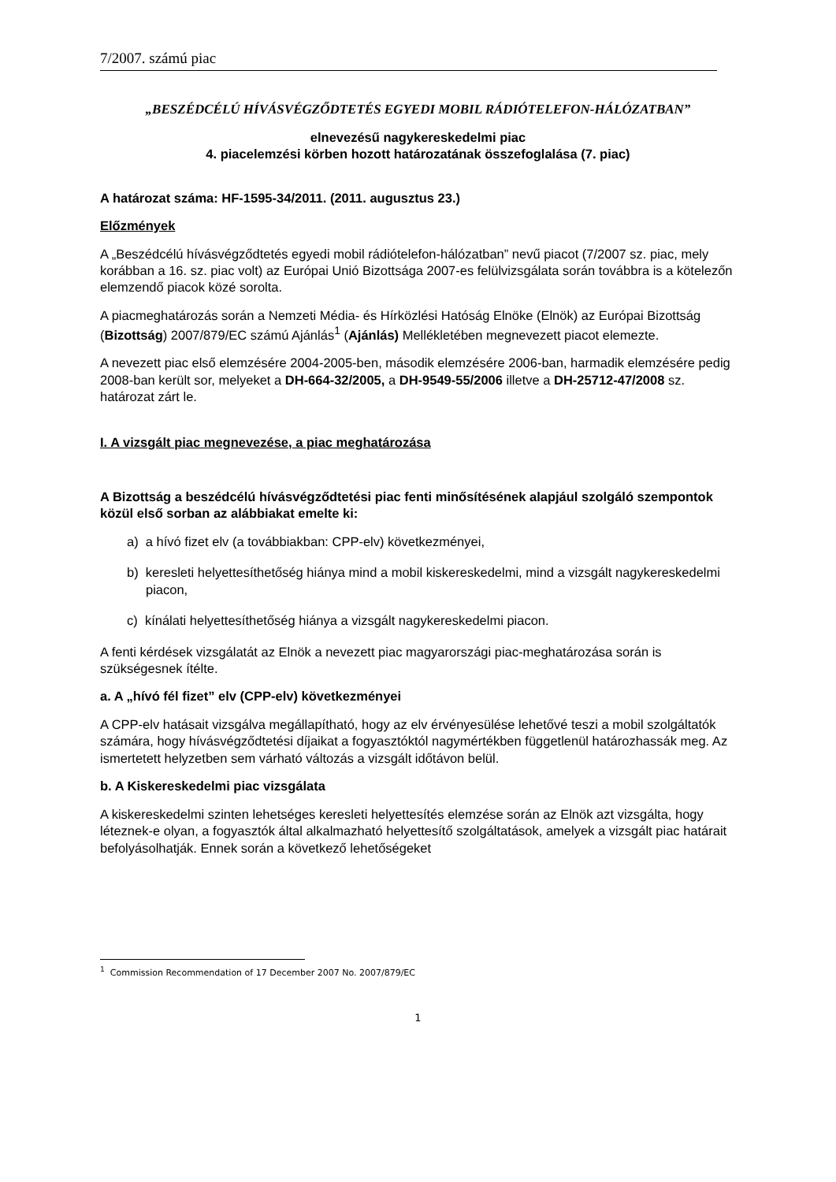7/2007. számú piac
„BESZÉDCÉLÚ HÍVÁSVÉGZŐDTETÉS EGYEDI MOBIL RÁDIÓTELEFON-HÁLÓZATBAN”
elnevezésű nagykereskedelmi piac
4. piacelemzési körben hozott határozatának összefoglalása (7. piac)
A határozat száma: HF-1595-34/2011. (2011. augusztus 23.)
Előzmények
A „Beszédcélú hívásvégződtetés egyedi mobil rádiótelefon-hálózatban” nevű piacot (7/2007 sz. piac, mely korábban a 16. sz. piac volt) az Európai Unió Bizottsága 2007-es felülvizsgálata során továbbra is a kötelezőn elemzendő piacok közé sorolta.
A piacmeghatározás során a Nemzeti Média- és Hírközlési Hatóság Elnöke (Elnök) az Európai Bizottság (Bizottság) 2007/879/EC számú Ajánlás<sup>1</sup> (Ajánlás) Mellékletében megnevezett piacot elemezte.
A nevezett piac első elemzésére 2004-2005-ben, második elemzésére 2006-ban, harmadik elemzésére pedig 2008-ban került sor, melyeket a DH-664-32/2005, a DH-9549-55/2006 illetve a DH-25712-47/2008 sz. határozat zárt le.
I. A vizsgált piac megnevezése, a piac meghatározása
A Bizottság a beszédcélú hívásvégződtetési piac fenti minősítésének alapjául szolgáló szempontok közül első sorban az alábbiakat emelte ki:
a) a hívó fizet elv (a továbbiakban: CPP-elv) következményei,
b) keresleti helyettesíthetőség hiánya mind a mobil kiskereskedelmi, mind a vizsgált nagykereskedelmi piacon,
c) kínálati helyettesíthetőség hiánya a vizsgált nagykereskedelmi piacon.
A fenti kérdések vizsgálatát az Elnök a nevezett piac magyarországi piac-meghatározása során is szükségesnek ítélte.
a. A „hívó fél fizet” elv (CPP-elv) következményei
A CPP-elv hatásait vizsgálva megállapítható, hogy az elv érvényesülése lehetővé teszi a mobil szolgáltatók számára, hogy hívásvégződtetési díjaikat a fogyasztóktól nagymértékben függetlenül határozhassák meg. Az ismertetett helyzetben sem várható változás a vizsgált időtávon belül.
b. A Kiskereskedelmi piac vizsgálata
A kiskereskedelmi szinten lehetséges keresleti helyettesítés elemzése során az Elnök azt vizsgálta, hogy léteznek-e olyan, a fogyasztók által alkalmazható helyettesítő szolgáltatások, amelyek a vizsgált piac határait befolyásolhatják. Ennek során a következő lehetőségeket
<sup>1</sup> Commission Recommendation of 17 December 2007 No. 2007/879/EC
1